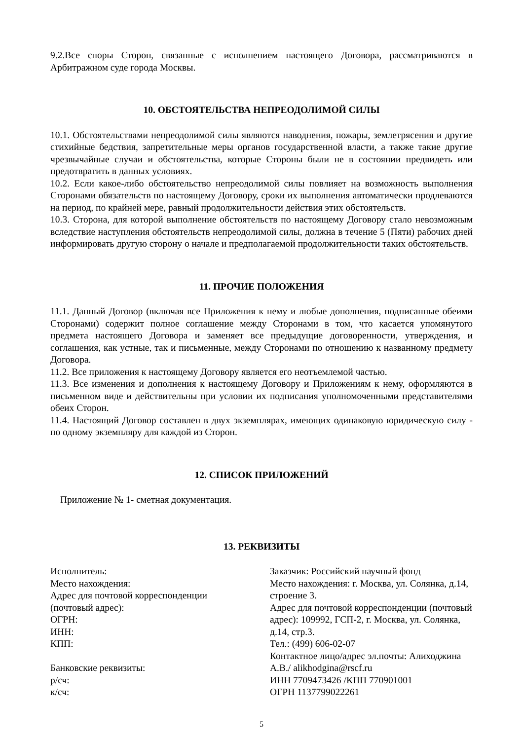9.2.Все споры Сторон, связанные с исполнением настоящего Договора, рассматриваются в Арбитражном суде города Москвы.
10. ОБСТОЯТЕЛЬСТВА НЕПРЕОДОЛИМОЙ СИЛЫ
10.1. Обстоятельствами непреодолимой силы являются наводнения, пожары, землетрясения и другие стихийные бедствия, запретительные меры органов государственной власти, а также такие другие чрезвычайные случаи и обстоятельства, которые Стороны были не в состоянии предвидеть или предотвратить в данных условиях.
10.2. Если какое-либо обстоятельство непреодолимой силы повлияет на возможность выполнения Сторонами обязательств по настоящему Договору, сроки их выполнения автоматически продлеваются на период, по крайней мере, равный продолжительности действия этих обстоятельств.
10.3. Сторона, для которой выполнение обстоятельств по настоящему Договору стало невозможным вследствие наступления обстоятельств непреодолимой силы, должна в течение 5 (Пяти) рабочих дней информировать другую сторону о начале и предполагаемой продолжительности таких обстоятельств.
11. ПРОЧИЕ ПОЛОЖЕНИЯ
11.1. Данный Договор (включая все Приложения к нему и любые дополнения, подписанные обеими Сторонами) содержит полное соглашение между Сторонами в том, что касается упомянутого предмета настоящего Договора и заменяет все предыдущие договоренности, утверждения, и соглашения, как устные, так и письменные, между Сторонами по отношению к названному предмету Договора.
11.2. Все приложения к настоящему Договору является его неотъемлемой частью.
11.3. Все изменения и дополнения к настоящему Договору и Приложениям к нему, оформляются в письменном виде и действительны при условии их подписания уполномоченными представителями обеих Сторон.
11.4. Настоящий Договор составлен в двух экземплярах, имеющих одинаковую юридическую силу - по одному экземпляру для каждой из Сторон.
12. СПИСОК ПРИЛОЖЕНИЙ
Приложение № 1- сметная документация.
13. РЕКВИЗИТЫ
Исполнитель:
Место нахождения:
Адрес для почтовой корреспонденции
(почтовый адрес):
ОГРН:
ИНН:
КПП:
Банковские реквизиты:
р/сч:
к/сч:
Заказчик: Российский научный фонд
Место нахождения: г. Москва, ул. Солянка, д.14, строение 3.
Адрес для почтовой корреспонденции (почтовый адрес): 109992, ГСП-2, г. Москва, ул. Солянка, д.14, стр.3.
Тел.: (499) 606-02-07
Контактное лицо/адрес эл.почты: Алиходжина А.В./ alikhodgina@rscf.ru
ИНН 7709473426 /КПП 770901001
ОГРН 1137799022261
5